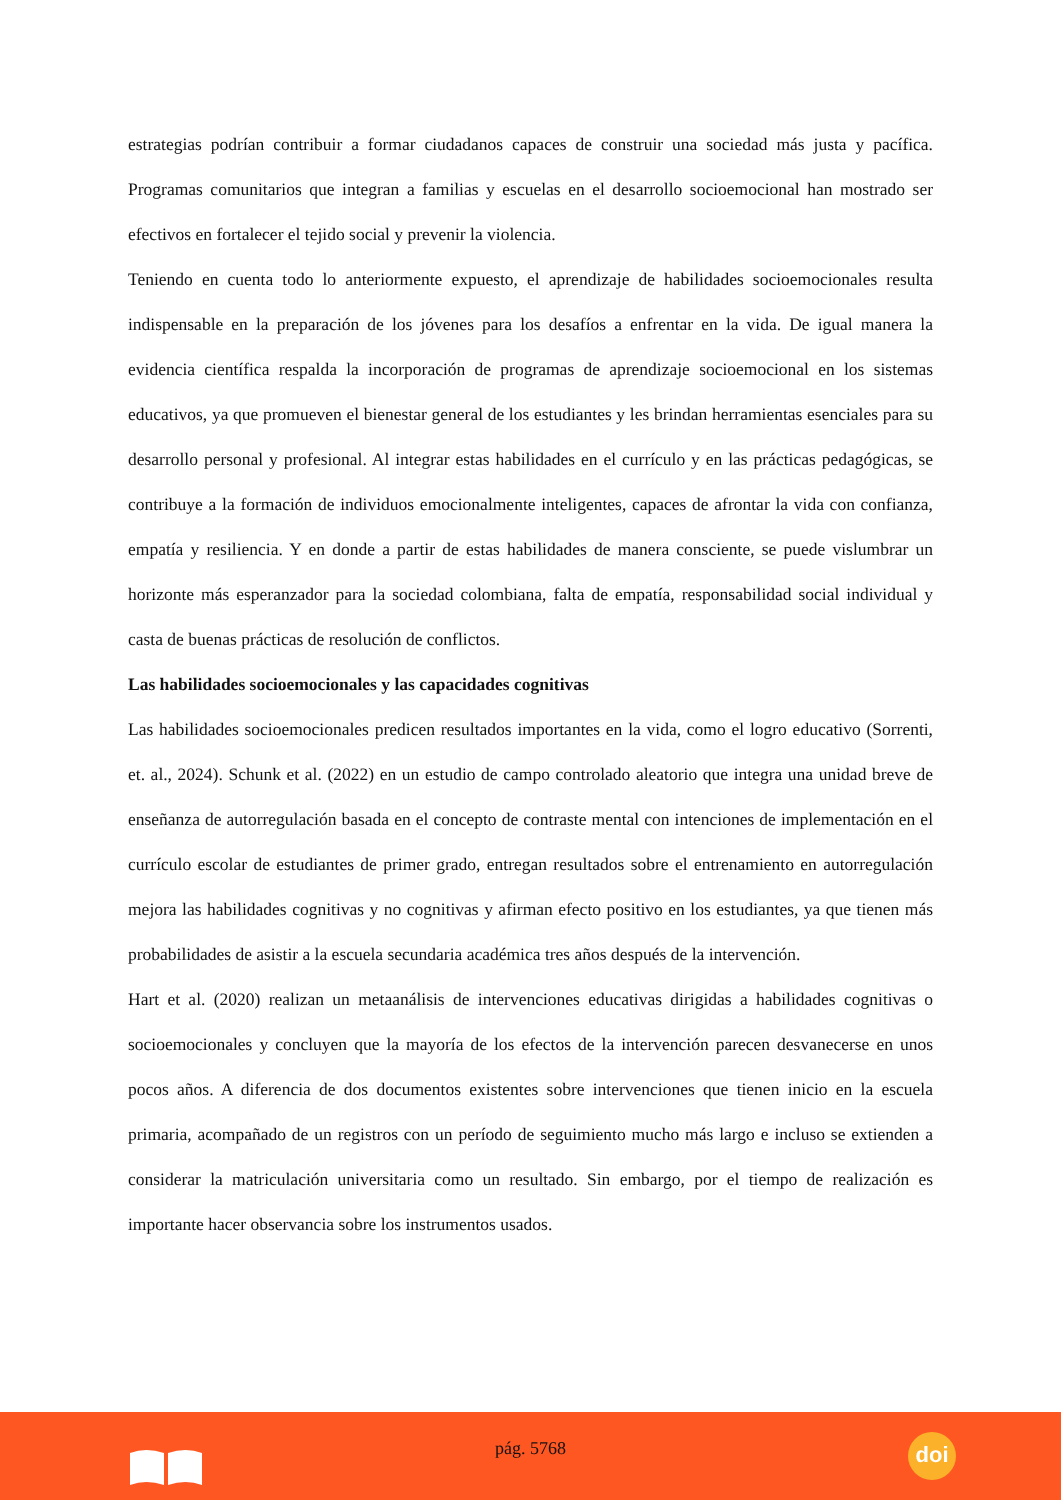estrategias podrían contribuir a formar ciudadanos capaces de construir una sociedad más justa y pacífica. Programas comunitarios que integran a familias y escuelas en el desarrollo socioemocional han mostrado ser efectivos en fortalecer el tejido social y prevenir la violencia.
Teniendo en cuenta todo lo anteriormente expuesto, el aprendizaje de habilidades socioemocionales resulta indispensable en la preparación de los jóvenes para los desafíos a enfrentar en la vida. De igual manera la evidencia científica respalda la incorporación de programas de aprendizaje socioemocional en los sistemas educativos, ya que promueven el bienestar general de los estudiantes y les brindan herramientas esenciales para su desarrollo personal y profesional. Al integrar estas habilidades en el currículo y en las prácticas pedagógicas, se contribuye a la formación de individuos emocionalmente inteligentes, capaces de afrontar la vida con confianza, empatía y resiliencia. Y en donde a partir de estas habilidades de manera consciente, se puede vislumbrar un horizonte más esperanzador para la sociedad colombiana, falta de empatía, responsabilidad social individual y casta de buenas prácticas de resolución de conflictos.
Las habilidades socioemocionales y las capacidades cognitivas
Las habilidades socioemocionales predicen resultados importantes en la vida, como el logro educativo (Sorrenti, et. al., 2024). Schunk et al. (2022) en un estudio de campo controlado aleatorio que integra una unidad breve de enseñanza de autorregulación basada en el concepto de contraste mental con intenciones de implementación en el currículo escolar de estudiantes de primer grado, entregan resultados sobre el entrenamiento en autorregulación mejora las habilidades cognitivas y no cognitivas y afirman efecto positivo en los estudiantes, ya que tienen más probabilidades de asistir a la escuela secundaria académica tres años después de la intervención.
Hart et al. (2020) realizan un metaanálisis de intervenciones educativas dirigidas a habilidades cognitivas o socioemocionales y concluyen que la mayoría de los efectos de la intervención parecen desvanecerse en unos pocos años. A diferencia de dos documentos existentes sobre intervenciones que tienen inicio en la escuela primaria, acompañado de un registros con un período de seguimiento mucho más largo e incluso se extienden a considerar la matriculación universitaria como un resultado. Sin embargo, por el tiempo de realización es importante hacer observancia sobre los instrumentos usados.
pág. 5768 doi